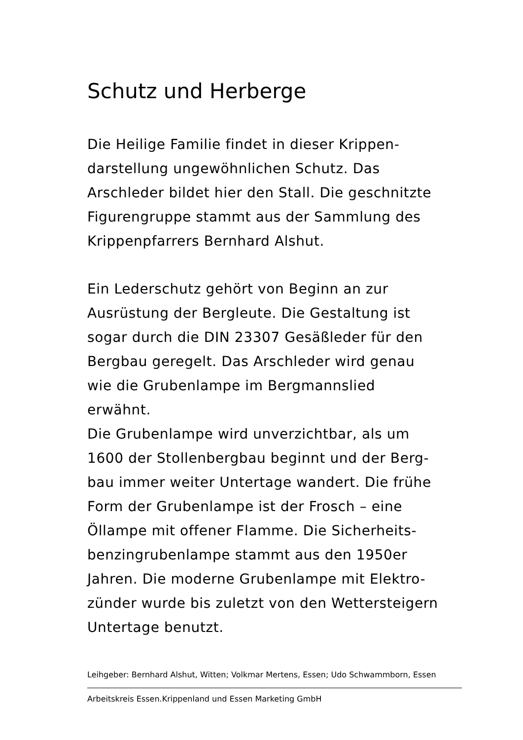Schutz und Herberge
Die Heilige Familie findet in dieser Krippen-
darstellung ungewöhnlichen Schutz. Das
Arschleder bildet hier den Stall. Die geschnitzte
Figurengruppe stammt aus der Sammlung des
Krippenpfarrers Bernhard Alshut.
Ein Lederschutz gehört von Beginn an zur
Ausrüstung der Bergleute. Die Gestaltung ist
sogar durch die DIN 23307 Gesäßleder für den
Bergbau geregelt. Das Arschleder wird genau
wie die Grubenlampe im Bergmannslied
erwähnt.
Die Grubenlampe wird unverzichtbar, als um
1600 der Stollenbergbau beginnt und der Berg-
bau immer weiter Untertage wandert. Die frühe
Form der Grubenlampe ist der Frosch – eine
Öllampe mit offener Flamme. Die Sicherheits-
benzingrubenlampe stammt aus den 1950er
Jahren. Die moderne Grubenlampe mit Elektro-
zünder wurde bis zuletzt von den Wettersteigern
Untertage benutzt.
Leihgeber: Bernhard Alshut, Witten; Volkmar Mertens, Essen; Udo Schwammborn, Essen
Arbeitskreis Essen.Krippenland und Essen Marketing GmbH